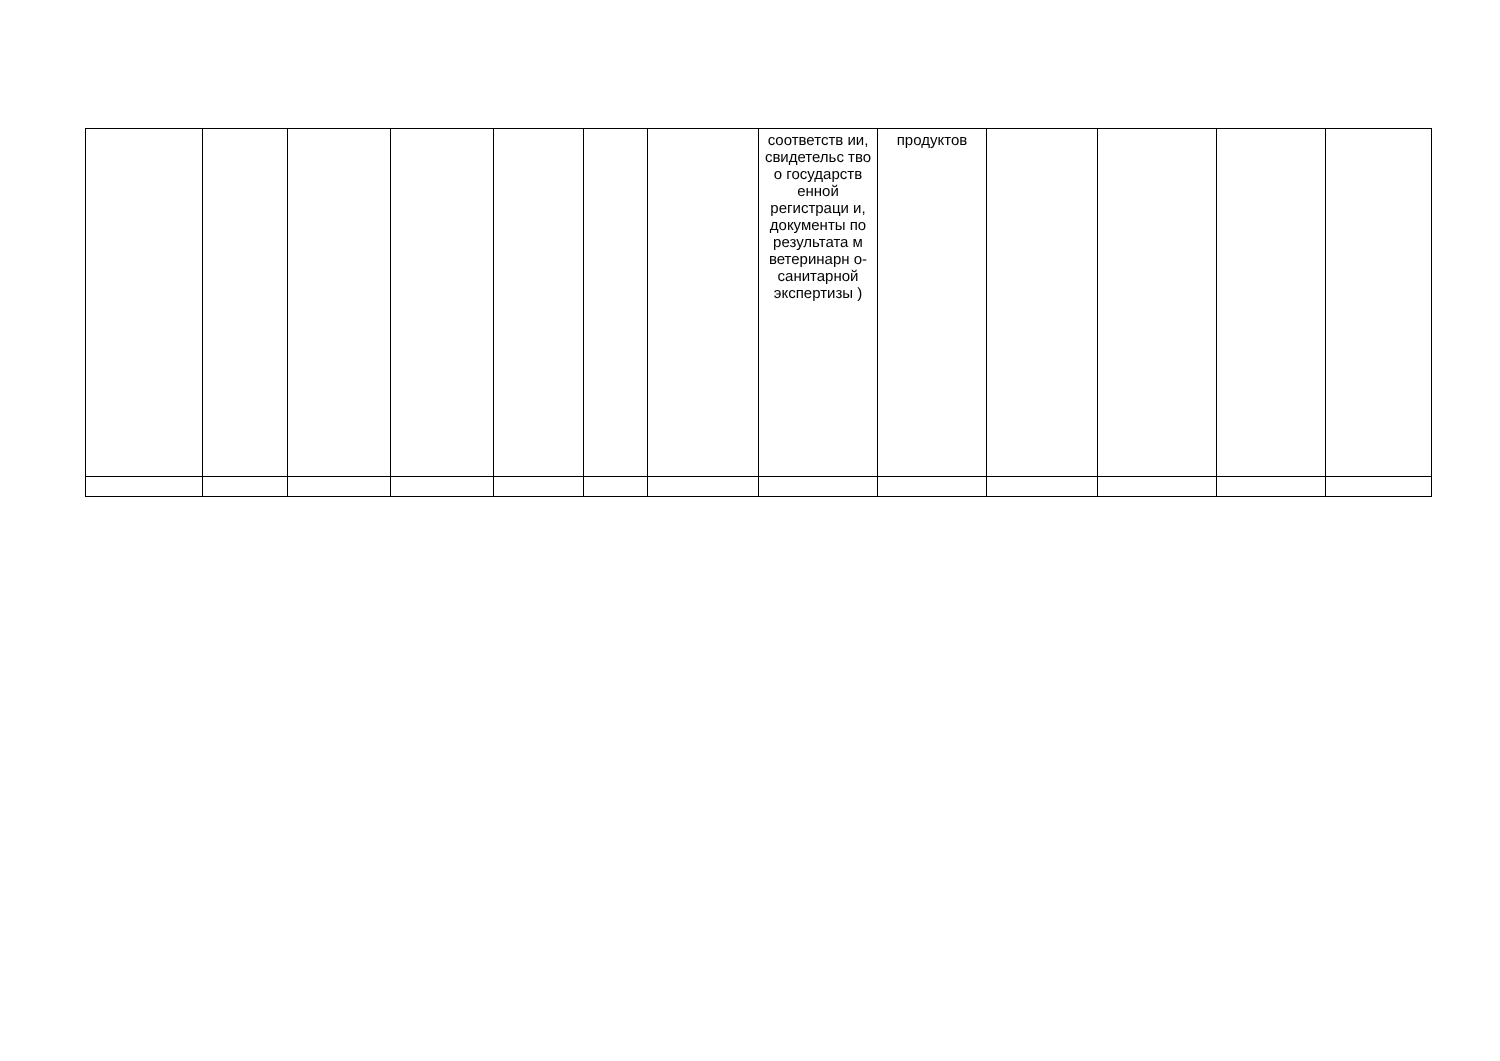| | | | | | | | соответств ии, свидетельс тво о государств енной регистраци и, документы по результата м ветеринарн о-санитарной экспертизы ) | продуктов | | | | |